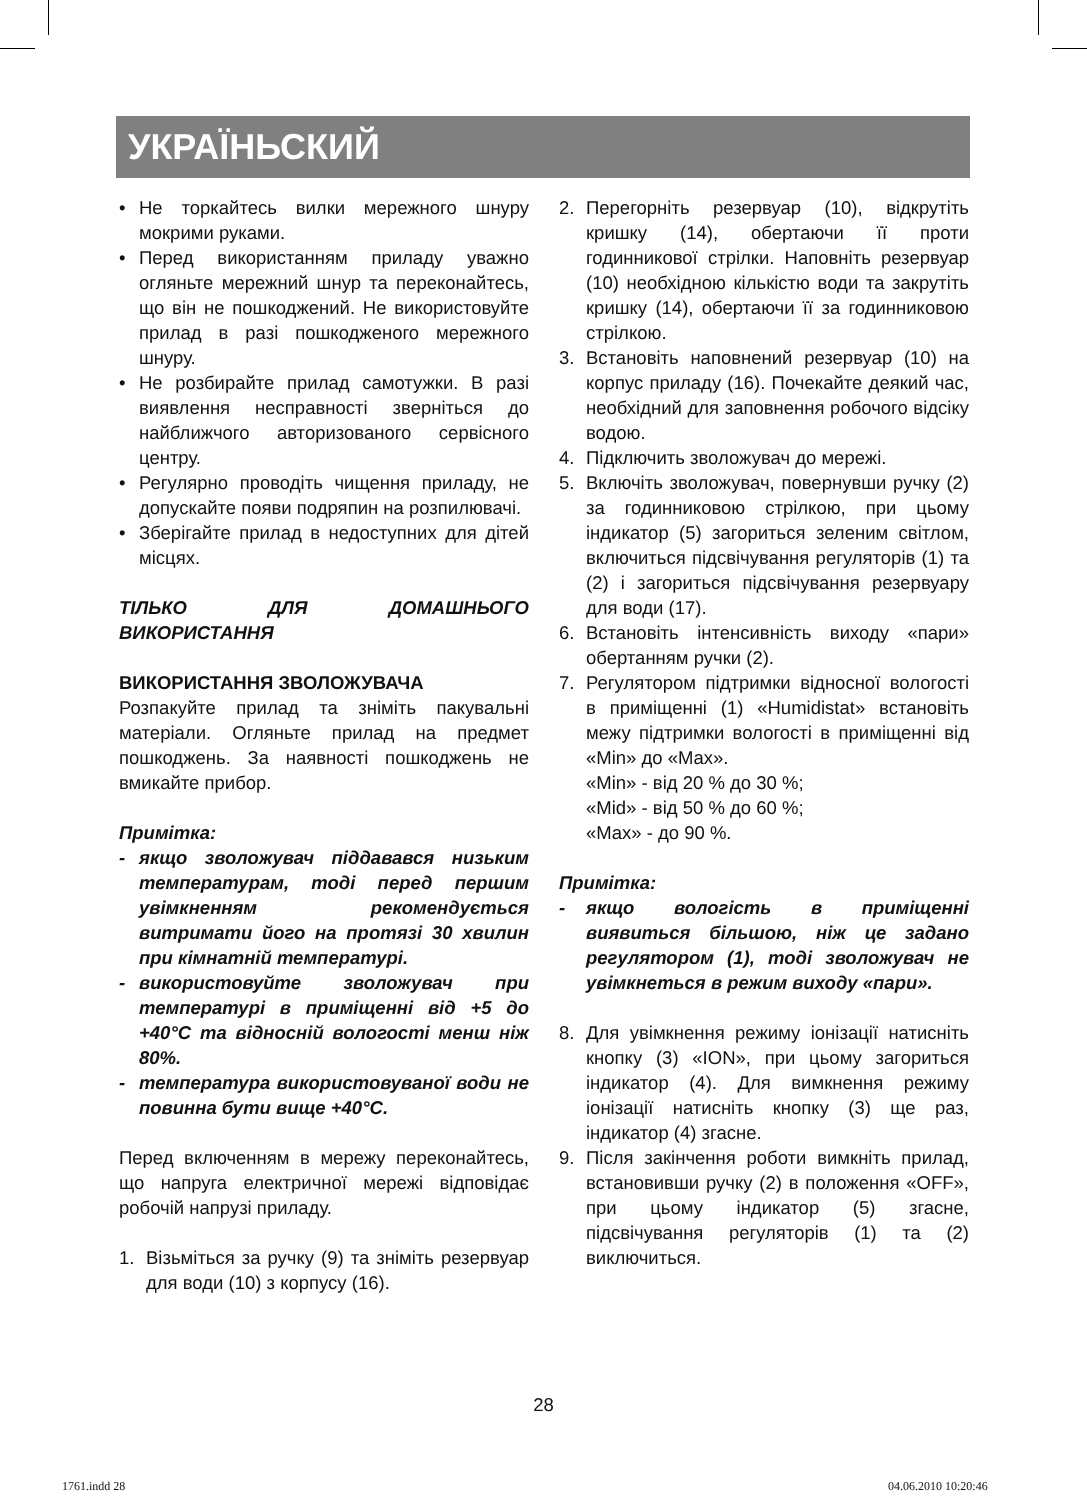УКРАЇНЬСКИЙ
• Не торкайтесь вилки мережного шнуру мокрими руками.
• Перед використанням приладу уважно огляньте мережний шнур та переконайтесь, що він не пошкоджений. Не використовуйте прилад в разі пошкодженого мережного шнуру.
• Не розбирайте прилад самотужки. В разі виявлення несправності зверніться до найближчого авторизованого сервісного центру.
• Регулярно проводіть чищення приладу, не допускайте появи подряпин на розпилювачі.
• Зберігайте прилад в недоступних для дітей місцях.
ТІЛЬКО ДЛЯ ДОМАШНЬОГО ВИКОРИСТАННЯ
ВИКОРИСТАННЯ ЗВОЛОЖУВАЧА
Розпакуйте прилад та зніміть пакувальні матеріали. Огляньте прилад на предмет пошкоджень. За наявності пошкоджень не вмикайте прибор.
Примітка:
- якщо зволожувач піддавався низьким температурам, тоді перед першим увімкненням рекомендується витримати його на протязі 30 хвилин при кімнатній температурі.
- використовуйте зволожувач при температурі в приміщенні від +5 до +40°С та відносній вологості менш ніж 80%.
- температура використовуваної води не повинна бути вище +40°С.
Перед включенням в мережу переконайтесь, що напруга електричної мережі відповідає робочій напрузі приладу.
1. Візьміться за ручку (9) та зніміть резервуар для води (10) з корпусу (16).
2. Перегорніть резервуар (10), відкрутіть кришку (14), обертаючи її проти годинникової стрілки. Наповніть резервуар (10) необхідною кількістю води та закрутіть кришку (14), обертаючи її за годинниковою стрілкою.
3. Встановіть наповнений резервуар (10) на корпус приладу (16). Почекайте деякий час, необхідний для заповнення робочого відсіку водою.
4. Підключить зволожувач до мережі.
5. Включіть зволожувач, повернувши ручку (2) за годинниковою стрілкою, при цьому індикатор (5) загориться зеленим світлом, включиться підсвічування регуляторів (1) та (2) і загориться підсвічування резервуару для води (17).
6. Встановіть інтенсивність виходу «пари» обертанням ручки (2).
7. Регулятором підтримки відносної вологості в приміщенні (1) «Humidistat» встановіть межу підтримки вологості в приміщенні від «Min» до «Max».
«Min» - від 20 % до 30 %;
«Mid» - від 50 % до 60 %;
«Max» - до 90 %.
Примітка:
- якщо вологість в приміщенні виявиться більшою, ніж це задано регулятором (1), тоді зволожувач не увімкнеться в режим виходу «пари».
8. Для увімкнення режиму іонізації натисніть кнопку (3) «ION», при цьому загориться індикатор (4). Для вимкнення режиму іонізації натисніть кнопку (3) ще раз, індикатор (4) згасне.
9. Після закінчення роботи вимкніть прилад, встановивши ручку (2) в положення «OFF», при цьому індикатор (5) згасне, підсвічування регуляторів (1) та (2) виключиться.
28
1761.indd 28 04.06.2010 10:20:46